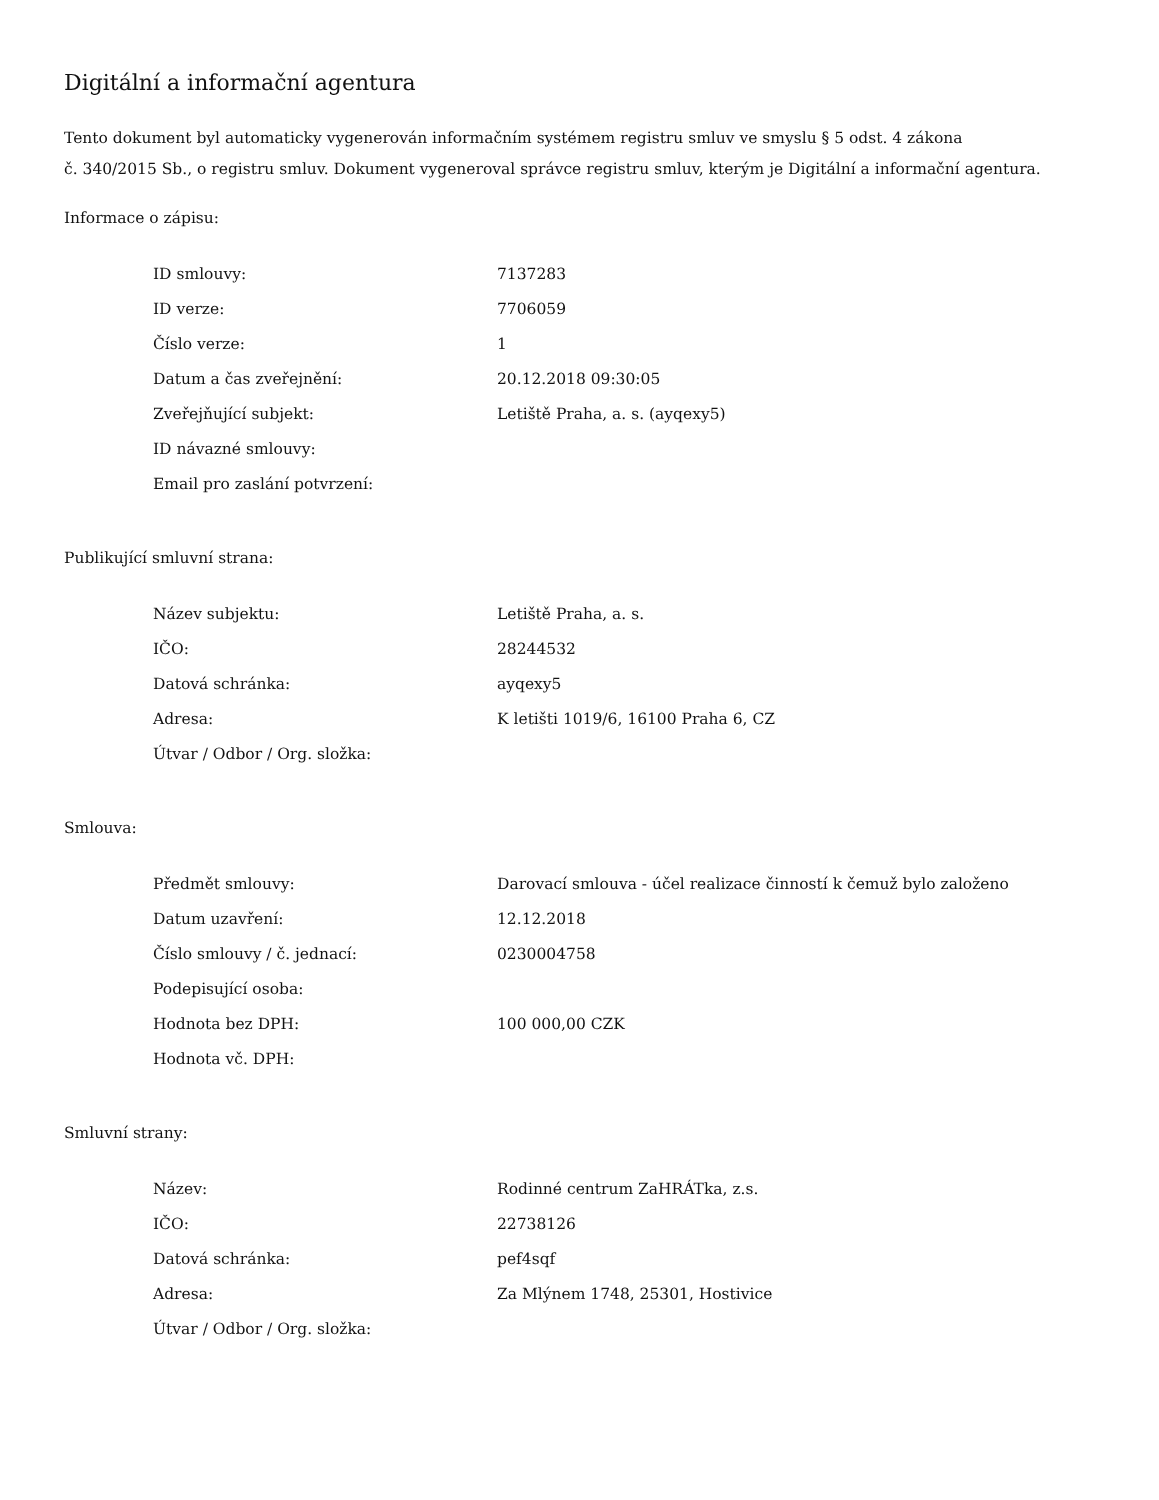Digitální a informační agentura
Tento dokument byl automaticky vygenerován informačním systémem registru smluv ve smyslu § 5 odst. 4 zákona
č. 340/2015 Sb., o registru smluv. Dokument vygeneroval správce registru smluv, kterým je Digitální a informační agentura.
Informace o zápisu:
| ID smlouvy: | 7137283 |
| ID verze: | 7706059 |
| Číslo verze: | 1 |
| Datum a čas zveřejnění: | 20.12.2018 09:30:05 |
| Zveřejňující subjekt: | Letiště Praha, a. s. (ayqexy5) |
| ID návazné smlouvy: | |
| Email pro zaslání potvrzení: | |
Publikující smluvní strana:
| Název subjektu: | Letiště Praha, a. s. |
| IČO: | 28244532 |
| Datová schránka: | ayqexy5 |
| Adresa: | K letišti 1019/6, 16100 Praha 6, CZ |
| Útvar / Odbor / Org. složka: | |
Smlouva:
| Předmět smlouvy: | Darovací smlouva - účel realizace činností k čemuž bylo založeno |
| Datum uzavření: | 12.12.2018 |
| Číslo smlouvy / č. jednací: | 0230004758 |
| Podepisující osoba: | |
| Hodnota bez DPH: | 100 000,00 CZK |
| Hodnota vč. DPH: | |
Smluvní strany:
| Název: | Rodinné centrum ZaHRÁTka, z.s. |
| IČO: | 22738126 |
| Datová schránka: | pef4sqf |
| Adresa: | Za Mlýnem 1748, 25301, Hostivice |
| Útvar / Odbor / Org. složka: | |